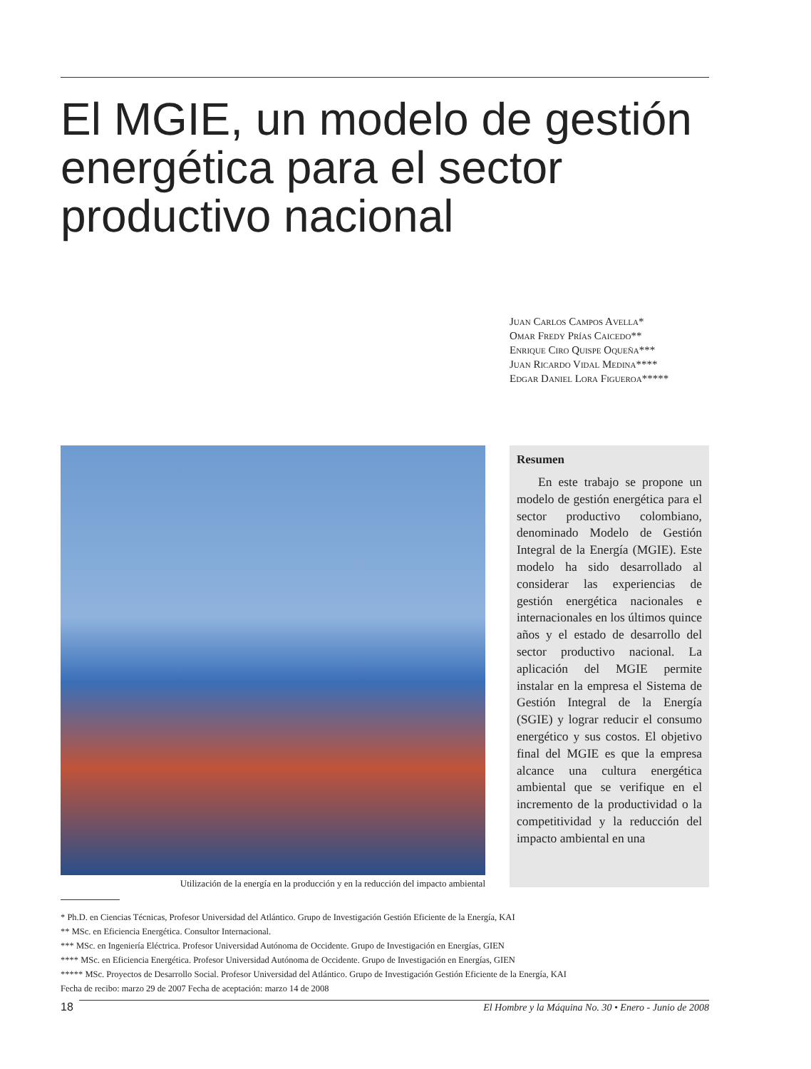El MGIE, un modelo de gestión energética para el sector productivo nacional
Juan Carlos Campos Avella*
Omar Fredy Prías Caicedo**
Enrique Ciro Quispe Oqueña***
Juan Ricardo Vidal Medina****
Edgar Daniel Lora Figueroa*****
Utilización de la energía en la producción y en la reducción del impacto ambiental
Resumen
En este trabajo se propone un modelo de gestión energética para el sector productivo colombiano, denominado Modelo de Gestión Integral de la Energía (MGIE). Este modelo ha sido desarrollado al considerar las experiencias de gestión energética nacionales e internacionales en los últimos quince años y el estado de desarrollo del sector productivo nacional. La aplicación del MGIE permite instalar en la empresa el Sistema de Gestión Integral de la Energía (SGIE) y lograr reducir el consumo energético y sus costos. El objetivo final del MGIE es que la empresa alcance una cultura energética ambiental que se verifique en el incremento de la productividad o la competitividad y la reducción del impacto ambiental en una
* Ph.D. en Ciencias Técnicas, Profesor Universidad del Atlántico. Grupo de Investigación Gestión Eficiente de la Energía, KAI
** MSc. en Eficiencia Energética. Consultor Internacional.
*** MSc. en Ingeniería Eléctrica. Profesor Universidad Autónoma de Occidente. Grupo de Investigación en Energías, GIEN
**** MSc. en Eficiencia Energética. Profesor Universidad Autónoma de Occidente. Grupo de Investigación en Energías, GIEN
***** MSc. Proyectos de Desarrollo Social. Profesor Universidad del Atlántico. Grupo de Investigación Gestión Eficiente de la Energía, KAI
Fecha de recibo: marzo 29 de 2007 Fecha de aceptación: marzo 14 de 2008
18
El Hombre y la Máquina No. 30 • Enero - Junio de 2008